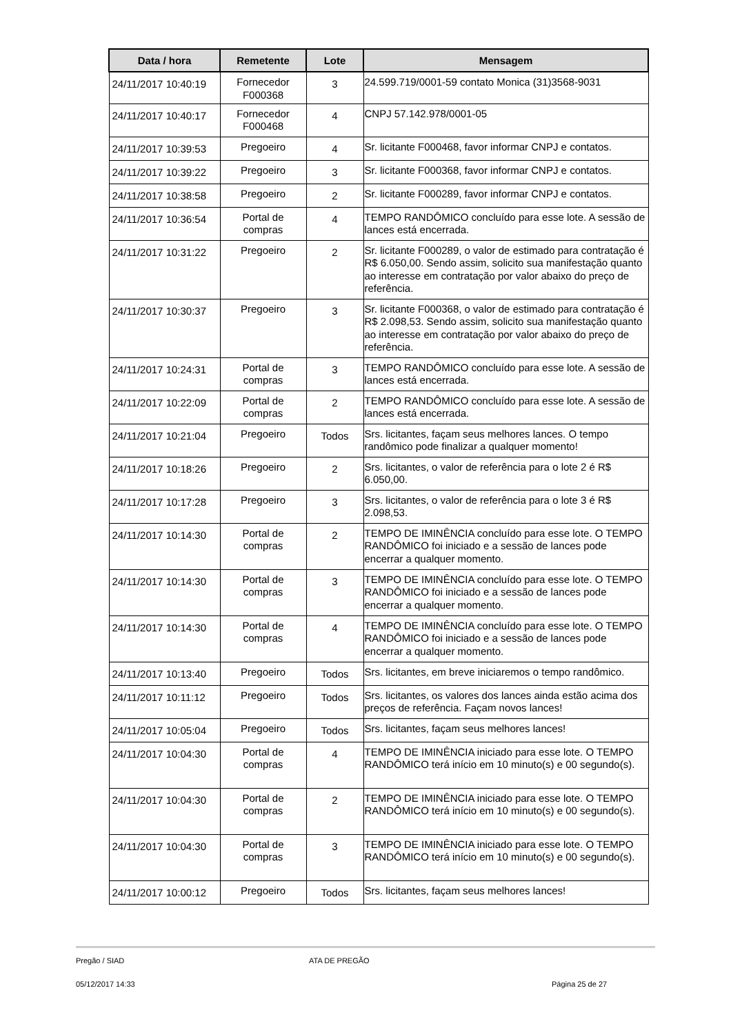| Data / hora | Remetente | Lote | Mensagem |
| --- | --- | --- | --- |
| 24/11/2017 10:40:19 | Fornecedor F000368 | 3 | 24.599.719/0001-59 contato Monica (31)3568-9031 |
| 24/11/2017 10:40:17 | Fornecedor F000468 | 4 | CNPJ 57.142.978/0001-05 |
| 24/11/2017 10:39:53 | Pregoeiro | 4 | Sr. licitante F000468, favor informar CNPJ e contatos. |
| 24/11/2017 10:39:22 | Pregoeiro | 3 | Sr. licitante F000368, favor informar CNPJ e contatos. |
| 24/11/2017 10:38:58 | Pregoeiro | 2 | Sr. licitante F000289, favor informar CNPJ e contatos. |
| 24/11/2017 10:36:54 | Portal de compras | 4 | TEMPO RANDÔMICO concluído para esse lote. A sessão de lances está encerrada. |
| 24/11/2017 10:31:22 | Pregoeiro | 2 | Sr. licitante F000289, o valor de estimado para contratação é R$ 6.050,00. Sendo assim, solicito sua manifestação quanto ao interesse em contratação por valor abaixo do preço de referência. |
| 24/11/2017 10:30:37 | Pregoeiro | 3 | Sr. licitante F000368, o valor de estimado para contratação é R$ 2.098,53. Sendo assim, solicito sua manifestação quanto ao interesse em contratação por valor abaixo do preço de referência. |
| 24/11/2017 10:24:31 | Portal de compras | 3 | TEMPO RANDÔMICO concluído para esse lote. A sessão de lances está encerrada. |
| 24/11/2017 10:22:09 | Portal de compras | 2 | TEMPO RANDÔMICO concluído para esse lote. A sessão de lances está encerrada. |
| 24/11/2017 10:21:04 | Pregoeiro | Todos | Srs. licitantes, façam seus melhores lances. O tempo randômico pode finalizar a qualquer momento! |
| 24/11/2017 10:18:26 | Pregoeiro | 2 | Srs. licitantes, o valor de referência para o lote 2 é R$ 6.050,00. |
| 24/11/2017 10:17:28 | Pregoeiro | 3 | Srs. licitantes, o valor de referência para o lote 3 é R$ 2.098,53. |
| 24/11/2017 10:14:30 | Portal de compras | 2 | TEMPO DE IMINÊNCIA concluído para esse lote. O TEMPO RANDÔMICO foi iniciado e a sessão de lances pode encerrar a qualquer momento. |
| 24/11/2017 10:14:30 | Portal de compras | 3 | TEMPO DE IMINÊNCIA concluído para esse lote. O TEMPO RANDÔMICO foi iniciado e a sessão de lances pode encerrar a qualquer momento. |
| 24/11/2017 10:14:30 | Portal de compras | 4 | TEMPO DE IMINÊNCIA concluído para esse lote. O TEMPO RANDÔMICO foi iniciado e a sessão de lances pode encerrar a qualquer momento. |
| 24/11/2017 10:13:40 | Pregoeiro | Todos | Srs. licitantes, em breve iniciaremos o tempo randômico. |
| 24/11/2017 10:11:12 | Pregoeiro | Todos | Srs. licitantes, os valores dos lances ainda estão acima dos preços de referência. Façam novos lances! |
| 24/11/2017 10:05:04 | Pregoeiro | Todos | Srs. licitantes, façam seus melhores lances! |
| 24/11/2017 10:04:30 | Portal de compras | 4 | TEMPO DE IMINÊNCIA iniciado para esse lote. O TEMPO RANDÔMICO terá início em 10 minuto(s) e 00 segundo(s). |
| 24/11/2017 10:04:30 | Portal de compras | 2 | TEMPO DE IMINÊNCIA iniciado para esse lote. O TEMPO RANDÔMICO terá início em 10 minuto(s) e 00 segundo(s). |
| 24/11/2017 10:04:30 | Portal de compras | 3 | TEMPO DE IMINÊNCIA iniciado para esse lote. O TEMPO RANDÔMICO terá início em 10 minuto(s) e 00 segundo(s). |
| 24/11/2017 10:00:12 | Pregoeiro | Todos | Srs. licitantes, façam seus melhores lances! |
Pregão / SIAD ATA DE PREGÃO
05/12/2017 14:33 Página 25 de 27